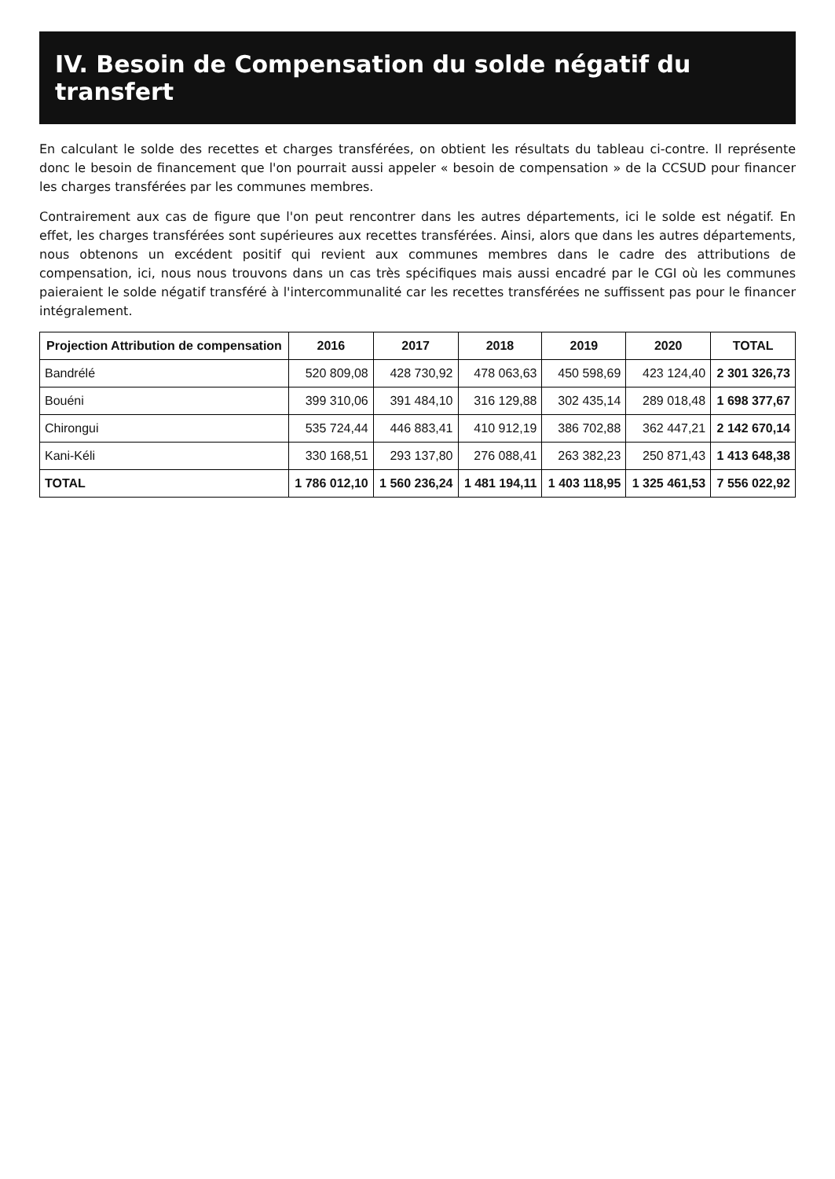IV. Besoin de Compensation du solde négatif du transfert
En calculant le solde des recettes et charges transférées, on obtient les résultats du tableau ci-contre. Il représente donc le besoin de financement que l'on pourrait aussi appeler « besoin de compensation » de la CCSUD pour financer les charges transférées par les communes membres.
Contrairement aux cas de figure que l'on peut rencontrer dans les autres départements, ici le solde est négatif. En effet, les charges transférées sont supérieures aux recettes transférées. Ainsi, alors que dans les autres départements, nous obtenons un excédent positif qui revient aux communes membres dans le cadre des attributions de compensation, ici, nous nous trouvons dans un cas très spécifiques mais aussi encadré par le CGI où les communes paieraient le solde négatif transféré à l'intercommunalité car les recettes transférées ne suffissent pas pour le financer intégralement.
| Projection Attribution de compensation | 2016 | 2017 | 2018 | 2019 | 2020 | TOTAL |
| --- | --- | --- | --- | --- | --- | --- |
| Bandrélé | 520 809,08 | 428 730,92 | 478 063,63 | 450 598,69 | 423 124,40 | 2 301 326,73 |
| Bouéni | 399 310,06 | 391 484,10 | 316 129,88 | 302 435,14 | 289 018,48 | 1 698 377,67 |
| Chirongui | 535 724,44 | 446 883,41 | 410 912,19 | 386 702,88 | 362 447,21 | 2 142 670,14 |
| Kani-Kéli | 330 168,51 | 293 137,80 | 276 088,41 | 263 382,23 | 250 871,43 | 1 413 648,38 |
| TOTAL | 1 786 012,10 | 1 560 236,24 | 1 481 194,11 | 1 403 118,95 | 1 325 461,53 | 7 556 022,92 |